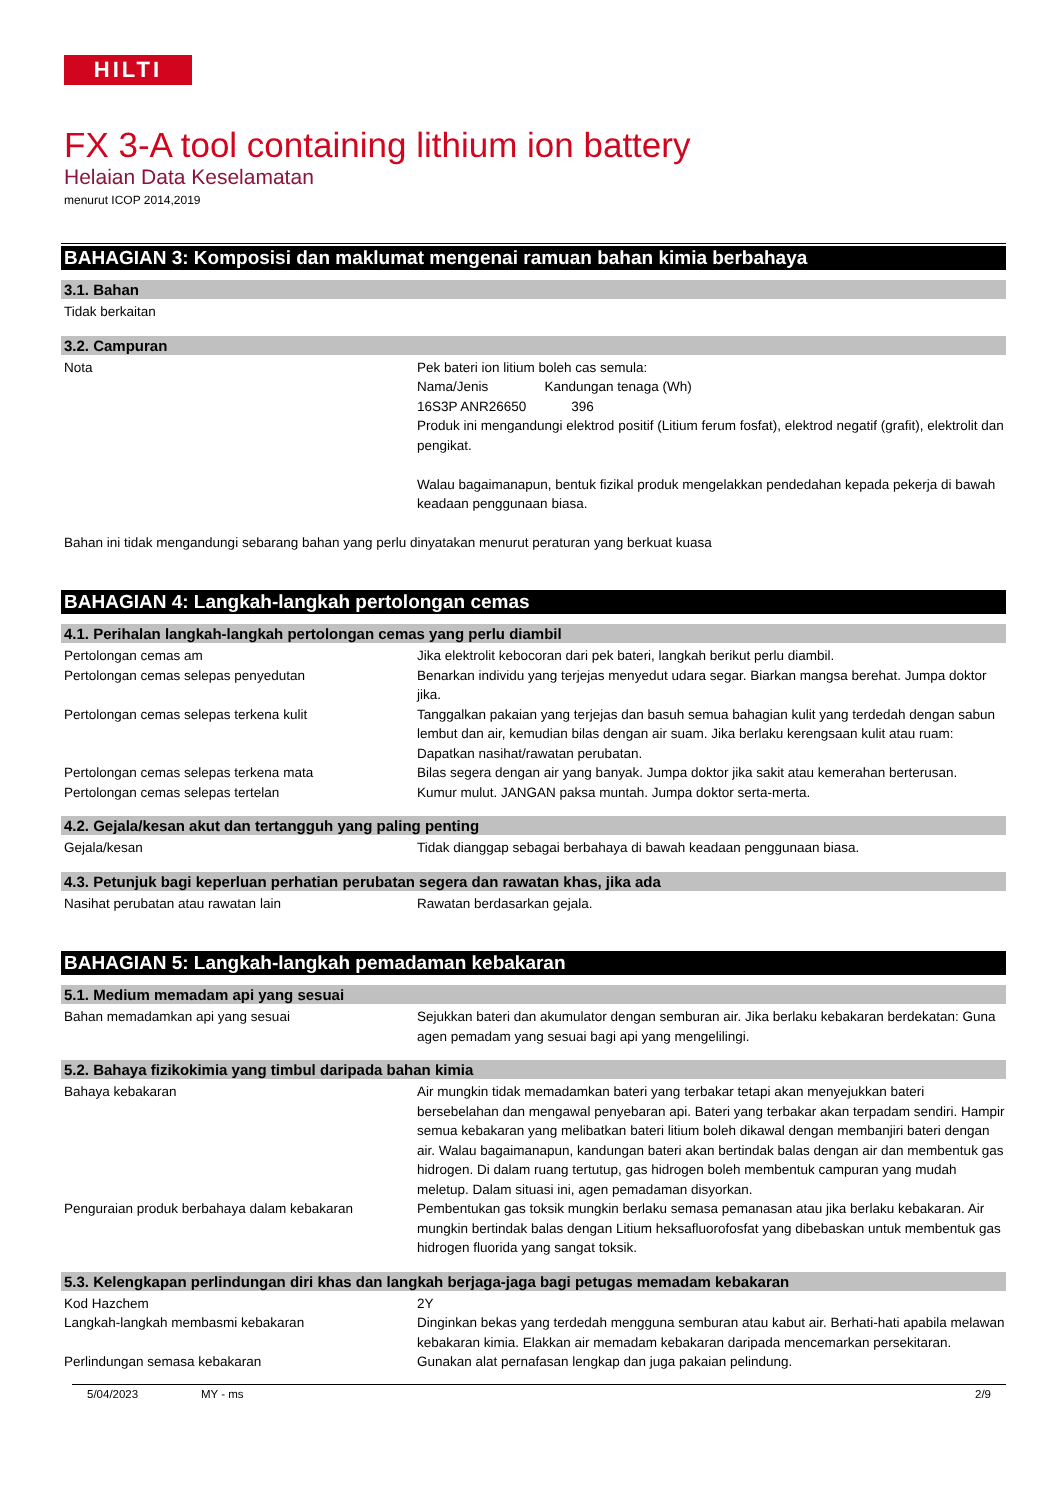HILTI
FX 3-A tool containing lithium ion battery
Helaian Data Keselamatan
menurut ICOP 2014,2019
BAHAGIAN 3: Komposisi dan maklumat mengenai ramuan bahan kimia berbahaya
3.1. Bahan
Tidak berkaitan
3.2. Campuran
Nota Pek bateri ion litium boleh cas semula:
Nama/Jenis Kandungan tenaga (Wh)
16S3P ANR26650 396
Produk ini mengandungi elektrod positif (Litium ferum fosfat), elektrod negatif (grafit), elektrolit dan pengikat.
Walau bagaimanapun, bentuk fizikal produk mengelakkan pendedahan kepada pekerja di bawah keadaan penggunaan biasa.
Bahan ini tidak mengandungi sebarang bahan yang perlu dinyatakan menurut peraturan yang berkuat kuasa
BAHAGIAN 4: Langkah-langkah pertolongan cemas
4.1. Perihalan langkah-langkah pertolongan cemas yang perlu diambil
Pertolongan cemas am Jika elektrolit kebocoran dari pek bateri, langkah berikut perlu diambil.
Pertolongan cemas selepas penyedutan Benarkan individu yang terjejas menyedut udara segar. Biarkan mangsa berehat. Jumpa doktor jika.
Pertolongan cemas selepas terkena kulit Tanggalkan pakaian yang terjejas dan basuh semua bahagian kulit yang terdedah dengan sabun lembut dan air, kemudian bilas dengan air suam. Jika berlaku kerengsaan kulit atau ruam: Dapatkan nasihat/rawatan perubatan.
Pertolongan cemas selepas terkena mata Bilas segera dengan air yang banyak. Jumpa doktor jika sakit atau kemerahan berterusan.
Pertolongan cemas selepas tertelan Kumur mulut. JANGAN paksa muntah. Jumpa doktor serta-merta.
4.2. Gejala/kesan akut dan tertangguh yang paling penting
Gejala/kesan Tidak dianggap sebagai berbahaya di bawah keadaan penggunaan biasa.
4.3. Petunjuk bagi keperluan perhatian perubatan segera dan rawatan khas, jika ada
Nasihat perubatan atau rawatan lain Rawatan berdasarkan gejala.
BAHAGIAN 5: Langkah-langkah pemadaman kebakaran
5.1. Medium memadam api yang sesuai
Bahan memadamkan api yang sesuai Sejukkan bateri dan akumulator dengan semburan air. Jika berlaku kebakaran berdekatan: Guna agen pemadam yang sesuai bagi api yang mengelilingi.
5.2. Bahaya fizikokimia yang timbul daripada bahan kimia
Bahaya kebakaran Air mungkin tidak memadamkan bateri yang terbakar tetapi akan menyejukkan bateri bersebelahan dan mengawal penyebaran api. Bateri yang terbakar akan terpadam sendiri. Hampir semua kebakaran yang melibatkan bateri litium boleh dikawal dengan membanjiri bateri dengan air. Walau bagaimanapun, kandungan bateri akan bertindak balas dengan air dan membentuk gas hidrogen. Di dalam ruang tertutup, gas hidrogen boleh membentuk campuran yang mudah meletup. Dalam situasi ini, agen pemadaman disyorkan.
Penguraian produk berbahaya dalam kebakaran Pembentukan gas toksik mungkin berlaku semasa pemanasan atau jika berlaku kebakaran. Air mungkin bertindak balas dengan Litium heksafluorofosfat yang dibebaskan untuk membentuk gas hidrogen fluorida yang sangat toksik.
5.3. Kelengkapan perlindungan diri khas dan langkah berjaga-jaga bagi petugas memadam kebakaran
Kod Hazchem 2Y
Langkah-langkah membasmi kebakaran Dinginkan bekas yang terdedah mengguna semburan atau kabut air. Berhati-hati apabila melawan kebakaran kimia. Elakkan air memadam kebakaran daripada mencemarkan persekitaran.
Perlindungan semasa kebakaran Gunakan alat pernafasan lengkap dan juga pakaian pelindung.
5/04/2023 MY - ms 2/9